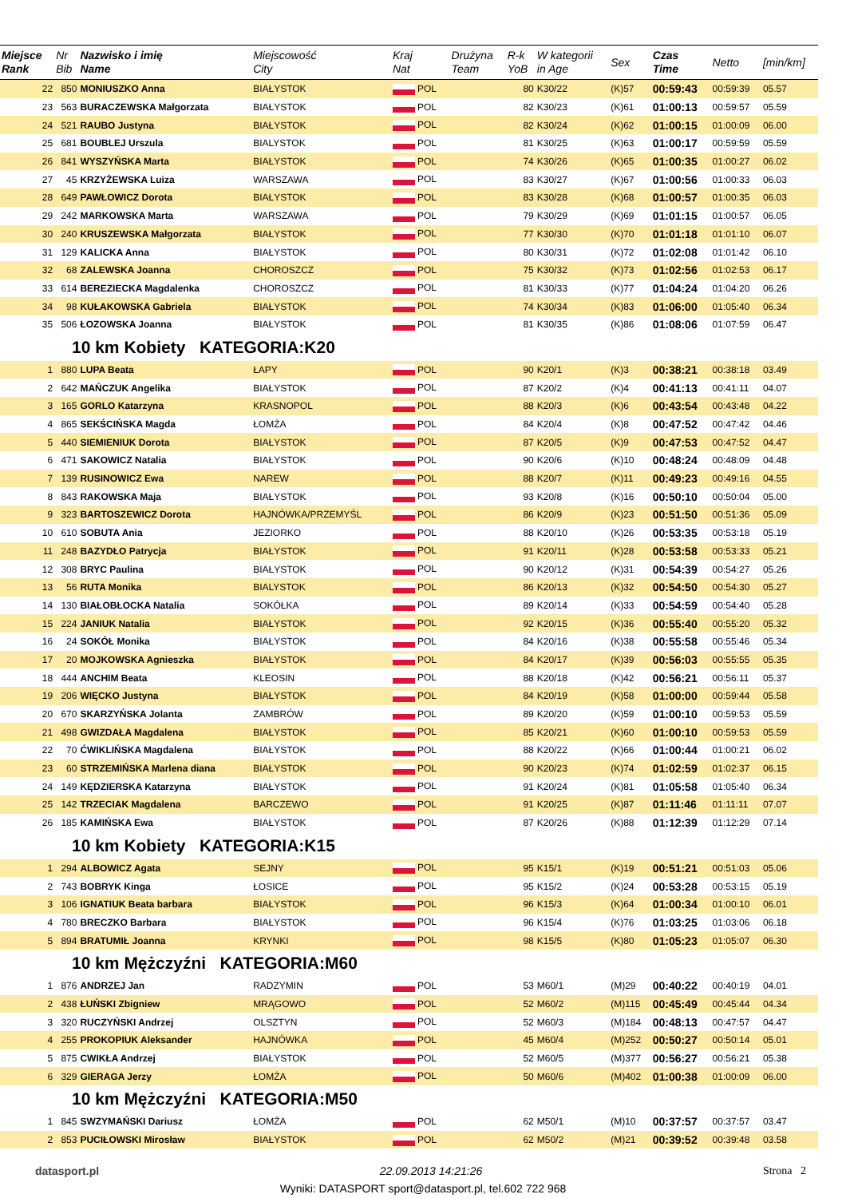| Miejsce Rank | Nr Bib | Nazwisko i imię Name | Miejscowość City | Kraj Nat | Drużyna Team | R-k YoB | W kategorii in Age | Sex | Czas Time | Netto | [min/km] |
| --- | --- | --- | --- | --- | --- | --- | --- | --- | --- | --- | --- |
| 22 | 850 | MONIUSZKO Anna | BIAŁYSTOK | POL | | 80 | K30/22 | (K)57 | 00:59:43 | 00:59:39 | 05.57 |
| 23 | 563 | BURACZEWSKA Małgorzata | BIAŁYSTOK | POL | | 82 | K30/23 | (K)61 | 01:00:13 | 00:59:57 | 05.59 |
| 24 | 521 | RAUBO Justyna | BIAŁYSTOK | POL | | 82 | K30/24 | (K)62 | 01:00:15 | 01:00:09 | 06.00 |
| 25 | 681 | BOUBLEJ Urszula | BIALYSTOK | POL | | 81 | K30/25 | (K)63 | 01:00:17 | 00:59:59 | 05.59 |
| 26 | 841 | WYSZYŃSKA Marta | BIAŁYSTOK | POL | | 74 | K30/26 | (K)65 | 01:00:35 | 01:00:27 | 06.02 |
| 27 | 45 | KRZYŻEWSKA Luiza | WARSZAWA | POL | | 83 | K30/27 | (K)67 | 01:00:56 | 01:00:33 | 06.03 |
| 28 | 649 | PAWŁOWICZ Dorota | BIAŁYSTOK | POL | | 83 | K30/28 | (K)68 | 01:00:57 | 01:00:35 | 06.03 |
| 29 | 242 | MARKOWSKA Marta | WARSZAWA | POL | | 79 | K30/29 | (K)69 | 01:01:15 | 01:00:57 | 06.05 |
| 30 | 240 | KRUSZEWSKA Małgorzata | BIAŁYSTOK | POL | | 77 | K30/30 | (K)70 | 01:01:18 | 01:01:10 | 06.07 |
| 31 | 129 | KALICKA Anna | BIAŁYSTOK | POL | | 80 | K30/31 | (K)72 | 01:02:08 | 01:01:42 | 06.10 |
| 32 | 68 | ZALEWSKA Joanna | CHOROSZCZ | POL | | 75 | K30/32 | (K)73 | 01:02:56 | 01:02:53 | 06.17 |
| 33 | 614 | BEREZIECKA Magdalenka | CHOROSZCZ | POL | | 81 | K30/33 | (K)77 | 01:04:24 | 01:04:20 | 06.26 |
| 34 | 98 | KUŁAKOWSKA Gabriela | BIAŁYSTOK | POL | | 74 | K30/34 | (K)83 | 01:06:00 | 01:05:40 | 06.34 |
| 35 | 506 | ŁOZOWSKA Joanna | BIAŁYSTOK | POL | | 81 | K30/35 | (K)86 | 01:08:06 | 01:07:59 | 06.47 |
| 10 km Kobiety KATEGORIA:K20 | | | | | | | | | | | |
| 1 | 880 | LUPA Beata | ŁAPY | POL | | 90 | K20/1 | (K)3 | 00:38:21 | 00:38:18 | 03.49 |
| 2 | 642 | MAŃCZUK Angelika | BIAŁYSTOK | POL | | 87 | K20/2 | (K)4 | 00:41:13 | 00:41:11 | 04.07 |
| 3 | 165 | GORLO Katarzyna | KRASNOPOL | POL | | 88 | K20/3 | (K)6 | 00:43:54 | 00:43:48 | 04.22 |
| 4 | 865 | SEKŚCIŃSKA Magda | ŁOMŻA | POL | | 84 | K20/4 | (K)8 | 00:47:52 | 00:47:42 | 04.46 |
| 5 | 440 | SIEMIENIUK Dorota | BIAŁYSTOK | POL | | 87 | K20/5 | (K)9 | 00:47:53 | 00:47:52 | 04.47 |
| 6 | 471 | SAKOWICZ Natalia | BIAŁYSTOK | POL | | 90 | K20/6 | (K)10 | 00:48:24 | 00:48:09 | 04.48 |
| 7 | 139 | RUSINOWICZ Ewa | NAREW | POL | | 88 | K20/7 | (K)11 | 00:49:23 | 00:49:16 | 04.55 |
| 8 | 843 | RAKOWSKA Maja | BIAŁYSTOK | POL | | 93 | K20/8 | (K)16 | 00:50:10 | 00:50:04 | 05.00 |
| 9 | 323 | BARTOSZEWICZ Dorota | HAJNÓWKA/PRZEMYŚL | POL | | 86 | K20/9 | (K)23 | 00:51:50 | 00:51:36 | 05.09 |
| 10 | 610 | SOBUTA Ania | JEZIORKO | POL | | 88 | K20/10 | (K)26 | 00:53:35 | 00:53:18 | 05.19 |
| 11 | 248 | BAZYDŁO Patrycja | BIAŁYSTOK | POL | | 91 | K20/11 | (K)28 | 00:53:58 | 00:53:33 | 05.21 |
| 12 | 308 | BRYC Paulina | BIAŁYSTOK | POL | | 90 | K20/12 | (K)31 | 00:54:39 | 00:54:27 | 05.26 |
| 13 | 56 | RUTA Monika | BIALYSTOK | POL | | 86 | K20/13 | (K)32 | 00:54:50 | 00:54:30 | 05.27 |
| 14 | 130 | BIAŁOBŁOCKA Natalia | SOKÓŁKA | POL | | 89 | K20/14 | (K)33 | 00:54:59 | 00:54:40 | 05.28 |
| 15 | 224 | JANIUK Natalia | BIAŁYSTOK | POL | | 92 | K20/15 | (K)36 | 00:55:40 | 00:55:20 | 05.32 |
| 16 | 24 | SOKÓŁ Monika | BIAŁYSTOK | POL | | 84 | K20/16 | (K)38 | 00:55:58 | 00:55:46 | 05.34 |
| 17 | 20 | MOJKOWSKA Agnieszka | BIAŁYSTOK | POL | | 84 | K20/17 | (K)39 | 00:56:03 | 00:55:55 | 05.35 |
| 18 | 444 | ANCHIM Beata | KLEOSIN | POL | | 88 | K20/18 | (K)42 | 00:56:21 | 00:56:11 | 05.37 |
| 19 | 206 | WIĘCKO Justyna | BIAŁYSTOK | POL | | 84 | K20/19 | (K)58 | 01:00:00 | 00:59:44 | 05.58 |
| 20 | 670 | SKARZYŃSKA Jolanta | ZAMBRÓW | POL | | 89 | K20/20 | (K)59 | 01:00:10 | 00:59:53 | 05.59 |
| 21 | 498 | GWIZDAŁA Magdalena | BIAŁYSTOK | POL | | 85 | K20/21 | (K)60 | 01:00:10 | 00:59:53 | 05.59 |
| 22 | 70 | ĆWIKLIŃSKA Magdalena | BIAŁYSTOK | POL | | 88 | K20/22 | (K)66 | 01:00:44 | 01:00:21 | 06.02 |
| 23 | 60 | STRZEMIŃSKA Marlena diana | BIAŁYSTOK | POL | | 90 | K20/23 | (K)74 | 01:02:59 | 01:02:37 | 06.15 |
| 24 | 149 | KĘDZIERSKA Katarzyna | BIAŁYSTOK | POL | | 91 | K20/24 | (K)81 | 01:05:58 | 01:05:40 | 06.34 |
| 25 | 142 | TRZECIAK Magdalena | BARCZEWO | POL | | 91 | K20/25 | (K)87 | 01:11:46 | 01:11:11 | 07.07 |
| 26 | 185 | KAMIŃSKA Ewa | BIAŁYSTOK | POL | | 87 | K20/26 | (K)88 | 01:12:39 | 01:12:29 | 07.14 |
| 10 km Kobiety KATEGORIA:K15 | | | | | | | | | | | |
| 1 | 294 | ALBOWICZ Agata | SEJNY | POL | | 95 | K15/1 | (K)19 | 00:51:21 | 00:51:03 | 05.06 |
| 2 | 743 | BOBRYK Kinga | ŁOSICE | POL | | 95 | K15/2 | (K)24 | 00:53:28 | 00:53:15 | 05.19 |
| 3 | 106 | IGNATIUK Beata barbara | BIAŁYSTOK | POL | | 96 | K15/3 | (K)64 | 01:00:34 | 01:00:10 | 06.01 |
| 4 | 780 | BRECZKO Barbara | BIAŁYSTOK | POL | | 96 | K15/4 | (K)76 | 01:03:25 | 01:03:06 | 06.18 |
| 5 | 894 | BRATUMIŁ Joanna | KRYNKI | POL | | 98 | K15/5 | (K)80 | 01:05:23 | 01:05:07 | 06.30 |
| 10 km Mężczyźni KATEGORIA:M60 | | | | | | | | | | | |
| 1 | 876 | ANDRZEJ Jan | RADZYMIN | POL | | 53 | M60/1 | (M)29 | 00:40:22 | 00:40:19 | 04.01 |
| 2 | 438 | ŁUŃSKI Zbigniew | MRĄGOWO | POL | | 52 | M60/2 | (M)115 | 00:45:49 | 00:45:44 | 04.34 |
| 3 | 320 | RUCZYŃSKI Andrzej | OLSZTYN | POL | | 52 | M60/3 | (M)184 | 00:48:13 | 00:47:57 | 04.47 |
| 4 | 255 | PROKOPIUK Aleksander | HAJNÓWKA | POL | | 45 | M60/4 | (M)252 | 00:50:27 | 00:50:14 | 05.01 |
| 5 | 875 | CWIKŁA Andrzej | BIAŁYSTOK | POL | | 52 | M60/5 | (M)377 | 00:56:27 | 00:56:21 | 05.38 |
| 6 | 329 | GIERAGA Jerzy | ŁOMŻA | POL | | 50 | M60/6 | (M)402 | 01:00:38 | 01:00:09 | 06.00 |
| 10 km Mężczyźni KATEGORIA:M50 | | | | | | | | | | | |
| 1 | 845 | SWZYMAŃSKI Dariusz | ŁOMŻA | POL | | 62 | M50/1 | (M)10 | 00:37:57 | 00:37:57 | 03.47 |
| 2 | 853 | PUCIŁOWSKI Mirosław | BIAŁYSTOK | POL | | 62 | M50/2 | (M)21 | 00:39:52 | 00:39:48 | 03.58 |
datasport.pl 22.09.2013 14:21:26 Strona 2
Wyniki: DATASPORT sport@datasport.pl, tel.602 722 968